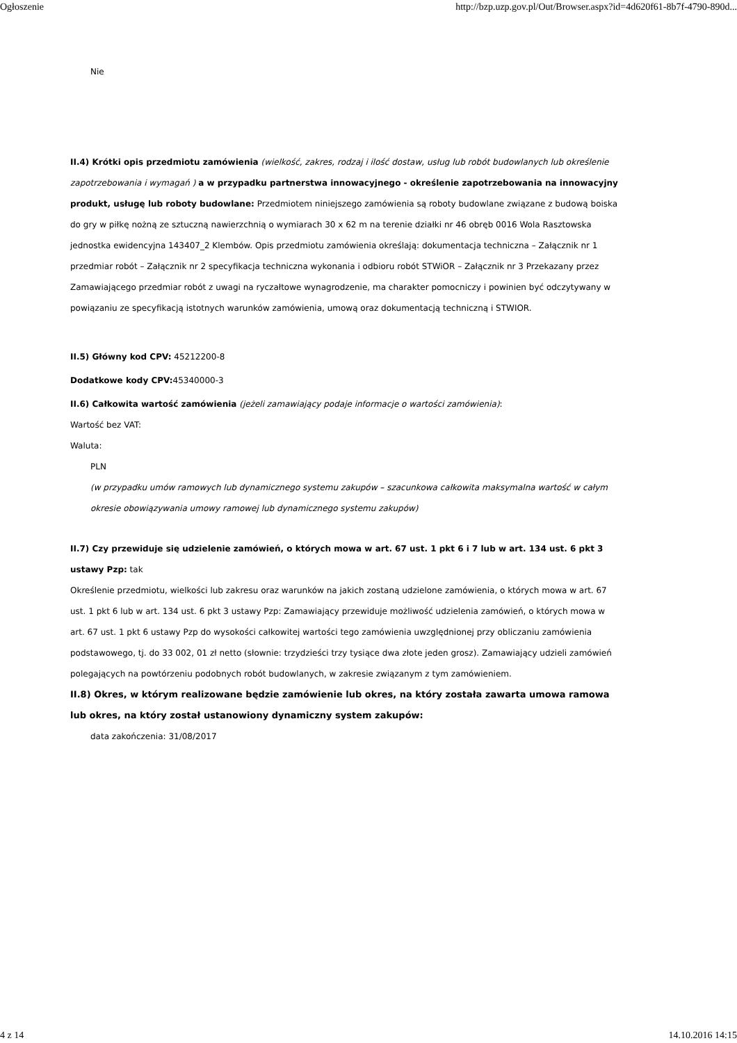Ogłoszenie http://bzp.uzp.gov.pl/Out/Browser.aspx?id=4d620f61-8b7f-4790-890d...
Nie
II.4) Krótki opis przedmiotu zamówienia (wielkość, zakres, rodzaj i ilość dostaw, usług lub robót budowlanych lub określenie zapotrzebowania i wymagań ) a w przypadku partnerstwa innowacyjnego - określenie zapotrzebowania na innowacyjny produkt, usługę lub roboty budowlane: Przedmiotem niniejszego zamówienia są roboty budowlane związane z budową boiska do gry w piłkę nożną ze sztuczną nawierzchnią o wymiarach 30 x 62 m na terenie działki nr 46 obręb 0016 Wola Rasztowska jednostka ewidencyjna 143407_2 Klembów. Opis przedmiotu zamówienia określają: dokumentacja techniczna – Załącznik nr 1 przedmiar robót – Załącznik nr 2 specyfikacja techniczna wykonania i odbioru robót STWiOR – Załącznik nr 3 Przekazany przez Zamawiającego przedmiar robót z uwagi na ryczałtowe wynagrodzenie, ma charakter pomocniczy i powinien być odczytywany w powiązaniu ze specyfikacją istotnych warunków zamówienia, umową oraz dokumentacją techniczną i STWIOR.
II.5) Główny kod CPV: 45212200-8
Dodatkowe kody CPV: 45340000-3
II.6) Całkowita wartość zamówienia (jeżeli zamawiający podaje informacje o wartości zamówienia):
Wartość bez VAT:
Waluta:
PLN
(w przypadku umów ramowych lub dynamicznego systemu zakupów – szacunkowa całkowita maksymalna wartość w całym okresie obowiązywania umowy ramowej lub dynamicznego systemu zakupów)
II.7) Czy przewiduje się udzielenie zamówień, o których mowa w art. 67 ust. 1 pkt 6 i 7 lub w art. 134 ust. 6 pkt 3 ustawy Pzp: tak
Określenie przedmiotu, wielkości lub zakresu oraz warunków na jakich zostaną udzielone zamówienia, o których mowa w art. 67 ust. 1 pkt 6 lub w art. 134 ust. 6 pkt 3 ustawy Pzp: Zamawiający przewiduje możliwość udzielenia zamówień, o których mowa w art. 67 ust. 1 pkt 6 ustawy Pzp do wysokości całkowitej wartości tego zamówienia uwzględnionej przy obliczaniu zamówienia podstawowego, tj. do 33 002, 01 zł netto (słownie: trzydzieści trzy tysiące dwa złote jeden grosz). Zamawiający udzieli zamówień polegających na powtórzeniu podobnych robót budowlanych, w zakresie związanym z tym zamówieniem.
II.8) Okres, w którym realizowane będzie zamówienie lub okres, na który została zawarta umowa ramowa lub okres, na który został ustanowiony dynamiczny system zakupów:
data zakończenia: 31/08/2017
4 z 14 14.10.2016 14:15